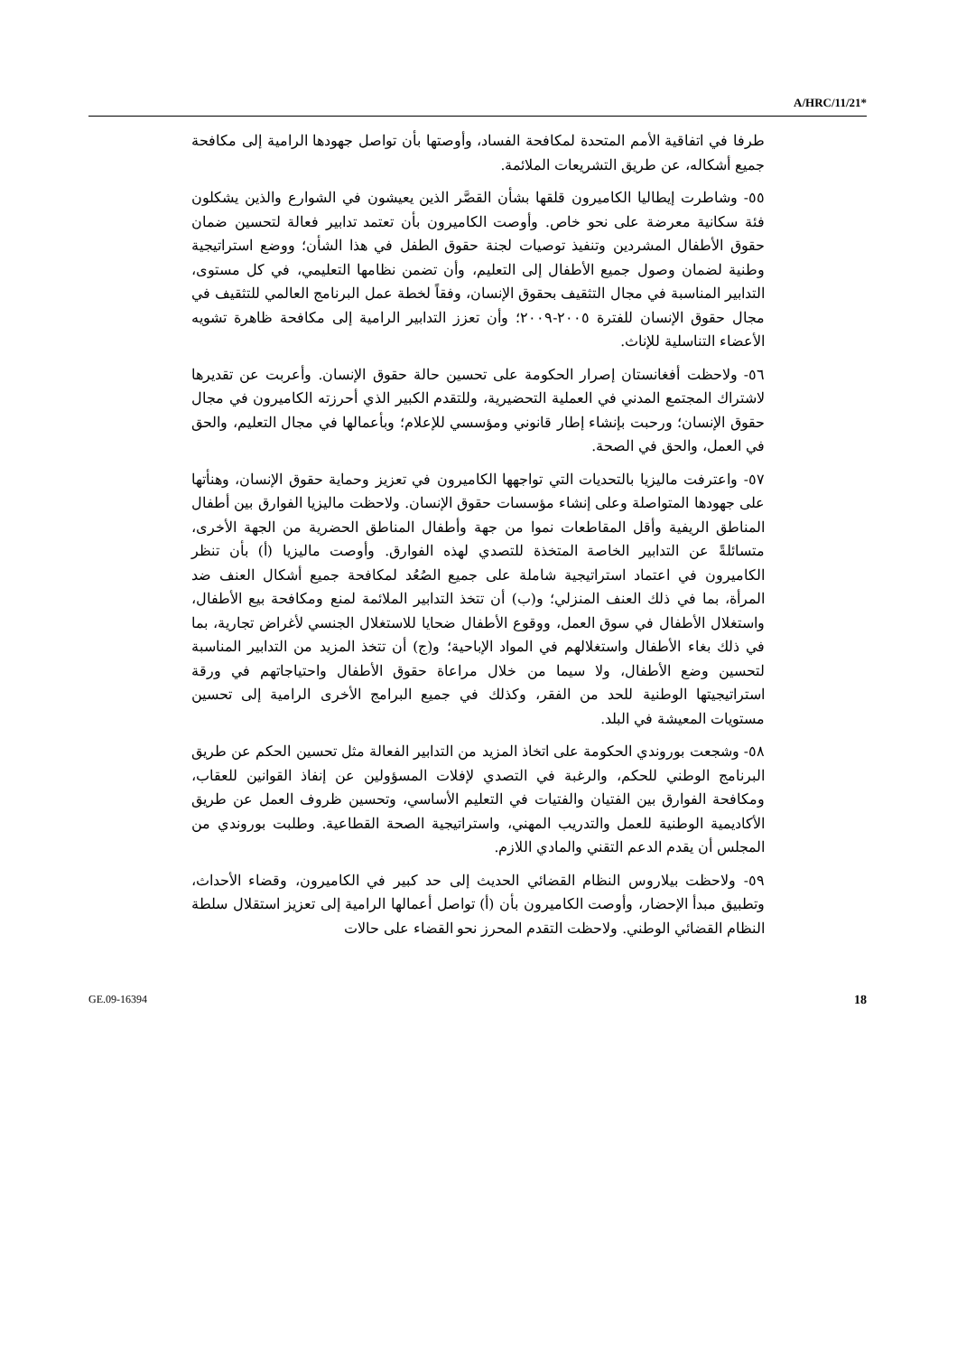A/HRC/11/21*
طرفا في اتفاقية الأمم المتحدة لمكافحة الفساد، وأوصتها بأن تواصل جهودها الرامية إلى مكافحة جميع أشكاله، عن طريق التشريعات الملائمة.
٥٥- وشاطرت إيطاليا الكاميرون قلقها بشأن القصَّر الذين يعيشون في الشوارع والذين يشكلون فئة سكانية معرضة على نحو خاص. وأوصت الكاميرون بأن تعتمد تدابير فعالة لتحسين ضمان حقوق الأطفال المشردين وتنفيذ توصيات لجنة حقوق الطفل في هذا الشأن؛ ووضع استراتيجية وطنية لضمان وصول جميع الأطفال إلى التعليم، وأن تضمن نظامها التعليمي، في كل مستوى، التدابير المناسبة في مجال التثقيف بحقوق الإنسان، وفقاً لخطة عمل البرنامج العالمي للتثقيف في مجال حقوق الإنسان للفترة ٢٠٠٥-٢٠٠٩؛ وأن تعزز التدابير الرامية إلى مكافحة ظاهرة تشويه الأعضاء التناسلية للإناث.
٥٦- ولاحظت أفغانستان إصرار الحكومة على تحسين حالة حقوق الإنسان. وأعربت عن تقديرها لاشتراك المجتمع المدني في العملية التحضيرية، وللتقدم الكبير الذي أحرزته الكاميرون في مجال حقوق الإنسان؛ ورحبت بإنشاء إطار قانوني ومؤسسي للإعلام؛ وبأعمالها في مجال التعليم، والحق في العمل، والحق في الصحة.
٥٧- واعترفت ماليزيا بالتحديات التي تواجهها الكاميرون في تعزيز وحماية حقوق الإنسان، وهنأتها على جهودها المتواصلة وعلى إنشاء مؤسسات حقوق الإنسان. ولاحظت ماليزيا الفوارق بين أطفال المناطق الريفية وأقل المقاطعات نموا من جهة وأطفال المناطق الحضرية من الجهة الأخرى، متسائلةً عن التدابير الخاصة المتخذة للتصدي لهذه الفوارق. وأوصت ماليزيا (أ) بأن تنظر الكاميرون في اعتماد استراتيجية شاملة على جميع الصُعُد لمكافحة جميع أشكال العنف ضد المرأة، بما في ذلك العنف المنزلي؛ و(ب) أن تتخذ التدابير الملائمة لمنع ومكافحة بيع الأطفال، واستغلال الأطفال في سوق العمل، ووقوع الأطفال ضحايا للاستغلال الجنسي لأغراض تجارية، بما في ذلك بغاء الأطفال واستغلالهم في المواد الإباحية؛ و(ج) أن تتخذ المزيد من التدابير المناسبة لتحسين وضع الأطفال، ولا سيما من خلال مراعاة حقوق الأطفال واحتياجاتهم في ورقة استراتيجيتها الوطنية للحد من الفقر، وكذلك في جميع البرامج الأخرى الرامية إلى تحسين مستويات المعيشة في البلد.
٥٨- وشجعت بوروندي الحكومة على اتخاذ المزيد من التدابير الفعالة مثل تحسين الحكم عن طريق البرنامج الوطني للحكم، والرغبة في التصدي لإفلات المسؤولين عن إنفاذ القوانين للعقاب، ومكافحة الفوارق بين الفتيان والفتيات في التعليم الأساسي، وتحسين ظروف العمل عن طريق الأكاديمية الوطنية للعمل والتدريب المهني، واستراتيجية الصحة القطاعية. وطلبت بوروندي من المجلس أن يقدم الدعم التقني والمادي اللازم.
٥٩- ولاحظت بيلاروس النظام القضائي الحديث إلى حد كبير في الكاميرون، وقضاء الأحداث، وتطبيق مبدأ الإحضار، وأوصت الكاميرون بأن (أ) تواصل أعمالها الرامية إلى تعزيز استقلال سلطة النظام القضائي الوطني. ولاحظت التقدم المحرز نحو القضاء على حالات
GE.09-16394 18